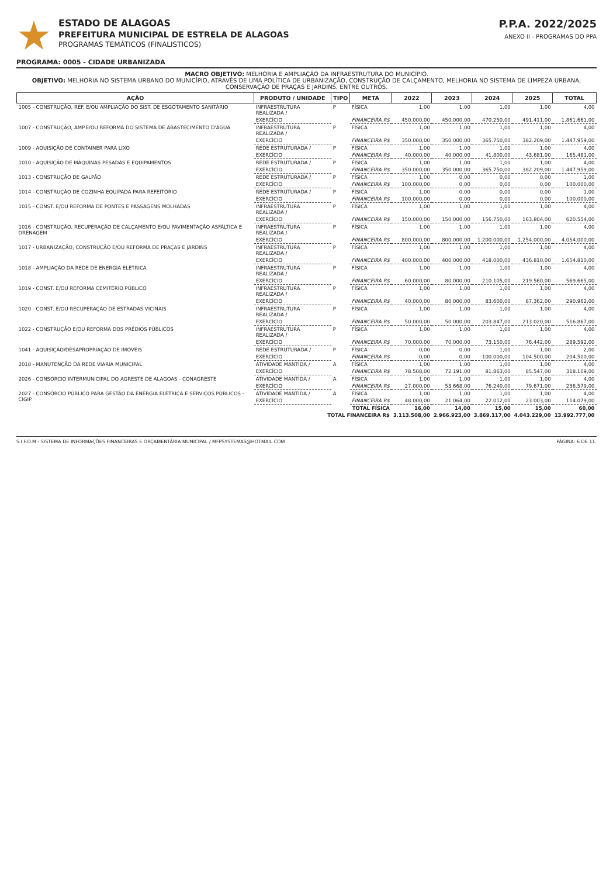ESTADO DE ALAGOAS
PREFEITURA MUNICIPAL DE ESTRELA DE ALAGOAS
PROGRAMAS TEMÁTICOS (FINALISTICOS)
P.P.A. 2022/2025
ANEXO II - PROGRAMAS DO PPA
PROGRAMA: 0005 - CIDADE URBANIZADA
MACRO OBJETIVO: MELHORIA E AMPLIAÇÃO DA INFRAESTRUTURA DO MUNICÍPIO.
OBJETIVO: MELHORIA NO SISTEMA URBANO DO MUNICÍPIO, ATRAVÉS DE UMA POLÍTICA DE URBANIZAÇÃO, CONSTRUÇÃO DE CALÇAMENTO, MELHORIA NO SISTEMA DE LIMPEZA URBANA, CONSERVAÇÃO DE PRAÇAS E JARDINS, ENTRE OUTROS.
| AÇÃO | PRODUTO / UNIDADE | TIPO | META | 2022 | 2023 | 2024 | 2025 | TOTAL |
| --- | --- | --- | --- | --- | --- | --- | --- | --- |
| 1005 - CONSTRUÇÃO, REF. E/OU AMPLIAÇÃO DO SIST. DE ESGOTAMENTO SANITÁRIO | INFRAESTRUTURA REALIZADA / | P | FÍSICA | 1,00 | 1,00 | 1,00 | 1,00 | 4,00 |
| | EXERCÍCIO | | FINANCEIRA R$ | 450.000,00 | 450.000,00 | 470.250,00 | 491.411,00 | 1.861.661,00 |
| 1007 - CONSTRUÇÃO, AMP.E/OU REFORMA DO SISTEMA DE ABASTECIMENTO D'ÁGUA | INFRAESTRUTURA REALIZADA / | P | FÍSICA | 1,00 | 1,00 | 1,00 | 1,00 | 4,00 |
| | EXERCÍCIO | | FINANCEIRA R$ | 350.000,00 | 350.000,00 | 365.750,00 | 382.209,00 | 1.447.959,00 |
| 1009 - AQUISIÇÃO DE CONTAINER PARA LIXO | REDE ESTRUTURADA / | P | FÍSICA | 1,00 | 1,00 | 1,00 | 1,00 | 4,00 |
| | EXERCÍCIO | | FINANCEIRA R$ | 40.000,00 | 40.000,00 | 41.800,00 | 43.681,00 | 165.481,00 |
| 1010 - AQUISIÇÃO DE MÁQUINAS PESADAS E EQUIPAMENTOS | REDE ESTRUTURADA / | P | FÍSICA | 1,00 | 1,00 | 1,00 | 1,00 | 4,00 |
| | EXERCÍCIO | | FINANCEIRA R$ | 350.000,00 | 350.000,00 | 365.750,00 | 382.209,00 | 1.447.959,00 |
| 1013 - CONSTRUÇÃO DE GALPÃO | REDE ESTRUTURADA / | P | FÍSICA | 1,00 | 0,00 | 0,00 | 0,00 | 1,00 |
| | EXERCÍCIO | | FINANCEIRA R$ | 100.000,00 | 0,00 | 0,00 | 0,00 | 100.000,00 |
| 1014 - CONSTRUÇÃO DE COZINHA EQUIPADA PARA REFEITÓRIO | REDE ESTRUTURADA / | P | FÍSICA | 1,00 | 0,00 | 0,00 | 0,00 | 1,00 |
| | EXERCÍCIO | | FINANCEIRA R$ | 100.000,00 | 0,00 | 0,00 | 0,00 | 100.000,00 |
| 1015 - CONST. E/OU REFORMA DE PONTES E PASSAGENS MOLHADAS | INFRAESTRUTURA REALIZADA / | P | FÍSICA | 1,00 | 1,00 | 1,00 | 1,00 | 4,00 |
| | EXERCÍCIO | | FINANCEIRA R$ | 150.000,00 | 150.000,00 | 156.750,00 | 163.804,00 | 620.554,00 |
| 1016 - CONSTRUÇÃO, RECUPERAÇÃO DE CALÇAMENTO E/OU PAVIMENTAÇÃO ASFÁLTICA E DRENAGEM | INFRAESTRUTURA REALIZADA / | P | FÍSICA | 1,00 | 1,00 | 1,00 | 1,00 | 4,00 |
| | EXERCÍCIO | | FINANCEIRA R$ | 800.000,00 | 800.000,00 | 1.200.000,00 | 1.254.000,00 | 4.054.000,00 |
| 1017 - URBANIZAÇÃO, CONSTRUÇÃO E/OU REFORMA DE PRAÇAS E JARDINS | INFRAESTRUTURA REALIZADA / | P | FÍSICA | 1,00 | 1,00 | 1,00 | 1,00 | 4,00 |
| | EXERCÍCIO | | FINANCEIRA R$ | 400.000,00 | 400.000,00 | 418.000,00 | 436.810,00 | 1.654.810,00 |
| 1018 - AMPLIAÇÃO DA REDE DE ENERGIA ELÉTRICA | INFRAESTRUTURA REALIZADA / | P | FÍSICA | 1,00 | 1,00 | 1,00 | 1,00 | 4,00 |
| | EXERCÍCIO | | FINANCEIRA R$ | 60.000,00 | 80.000,00 | 210.105,00 | 219.560,00 | 569.665,00 |
| 1019 - CONST. E/OU REFORMA CEMITÉRIO PÚBLICO | INFRAESTRUTURA REALIZADA / | P | FÍSICA | 1,00 | 1,00 | 1,00 | 1,00 | 4,00 |
| | EXERCÍCIO | | FINANCEIRA R$ | 40.000,00 | 80.000,00 | 83.600,00 | 87.362,00 | 290.962,00 |
| 1020 - CONST. E/OU RECUPERAÇÃO DE ESTRADAS VICINAIS | INFRAESTRUTURA REALIZADA / | P | FÍSICA | 1,00 | 1,00 | 1,00 | 1,00 | 4,00 |
| | EXERCÍCIO | | FINANCEIRA R$ | 50.000,00 | 50.000,00 | 203.847,00 | 213.020,00 | 516.867,00 |
| 1022 - CONSTRUÇÃO E/OU REFORMA DOS PRÉDIOS PÚBLICOS | INFRAESTRUTURA REALIZADA / | P | FÍSICA | 1,00 | 1,00 | 1,00 | 1,00 | 4,00 |
| | EXERCÍCIO | | FINANCEIRA R$ | 70.000,00 | 70.000,00 | 73.150,00 | 76.442,00 | 289.592,00 |
| 1041 - AQUISIÇÃO/DESAPROPRIAÇÃO DE IMÓVEIS | REDE ESTRUTURADA / | P | FÍSICA | 0,00 | 0,00 | 1,00 | 1,00 | 2,00 |
| | EXERCÍCIO | | FINANCEIRA R$ | 0,00 | 0,00 | 100.000,00 | 104.500,00 | 204.500,00 |
| 2018 - MANUTENÇÃO DA REDE VIARIA MUNICIPAL | ATIVIDADE MANTIDA / | A | FÍSICA | 1,00 | 1,00 | 1,00 | 1,00 | 4,00 |
| | EXERCÍCIO | | FINANCEIRA R$ | 78.508,00 | 72.191,00 | 81.863,00 | 85.547,00 | 318.109,00 |
| 2026 - CONSORCIO INTERMUNICIPAL DO AGRESTE DE ALAGOAS - CONAGRESTE | ATIVIDADE MANTIDA / | A | FÍSICA | 1,00 | 1,00 | 1,00 | 1,00 | 4,00 |
| | EXERCÍCIO | | FINANCEIRA R$ | 27.000,00 | 53.668,00 | 76.240,00 | 79.671,00 | 236.579,00 |
| 2027 - CONSÓRCIO PÚBLICO PARA GESTÃO DA ENERGIA ELÉTRICA E SERVIÇOS PÚBLICOS - CIGIP | ATIVIDADE MANTIDA / | A | FÍSICA | 1,00 | 1,00 | 1,00 | 1,00 | 4,00 |
| | EXERCÍCIO | | FINANCEIRA R$ | 48.000,00 | 21.064,00 | 22.012,00 | 23.003,00 | 114.079,00 |
| TOTAL FÍSICA | | | | 16,00 | 14,00 | 15,00 | 15,00 | 60,00 |
| TOTAL FINANCEIRA R$ | | | | 3.113.508,00 | 2.966.923,00 | 3.869.117,00 | 4.043.229,00 | 13.992.777,00 |
S.I.F.O.M - SISTEMA DE INFORMAÇÕES FINANCEIRAS E ORÇAMENTÁRIA MUNICIPAL / MFPSYSTEMAS@HOTMAIL.COM PÁGINA: 6 DE 11.